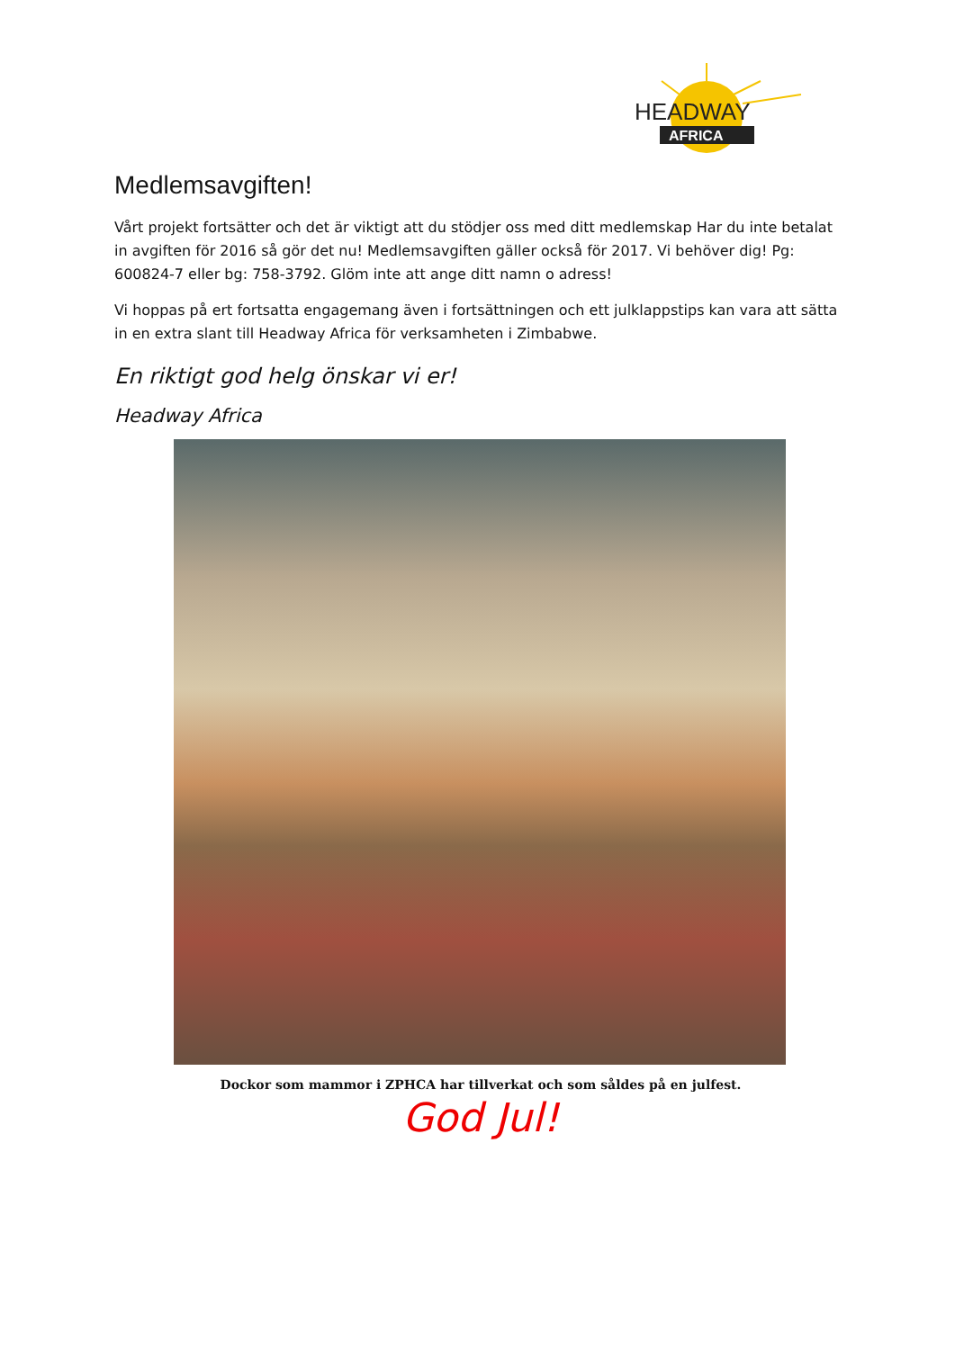HEADWAY
AFRICA
Medlemsavgiften!
Vårt projekt fortsätter och det är viktigt att du stödjer oss med ditt medlemskap Har du inte betalat in avgiften för 2016 så gör det nu! Medlemsavgiften gäller också för 2017. Vi behöver dig! Pg: 600824-7 eller bg: 758-3792. Glöm inte att ange ditt namn o adress!
Vi hoppas på ert fortsatta engagemang även i fortsättningen och ett julklappstips kan vara att sätta in en extra slant till Headway Africa för verksamheten i Zimbabwe.
En riktigt god helg önskar vi er!
Headway Africa
Dockor som mammor i ZPHCA har tillverkat och som såldes på en julfest.
God Jul!